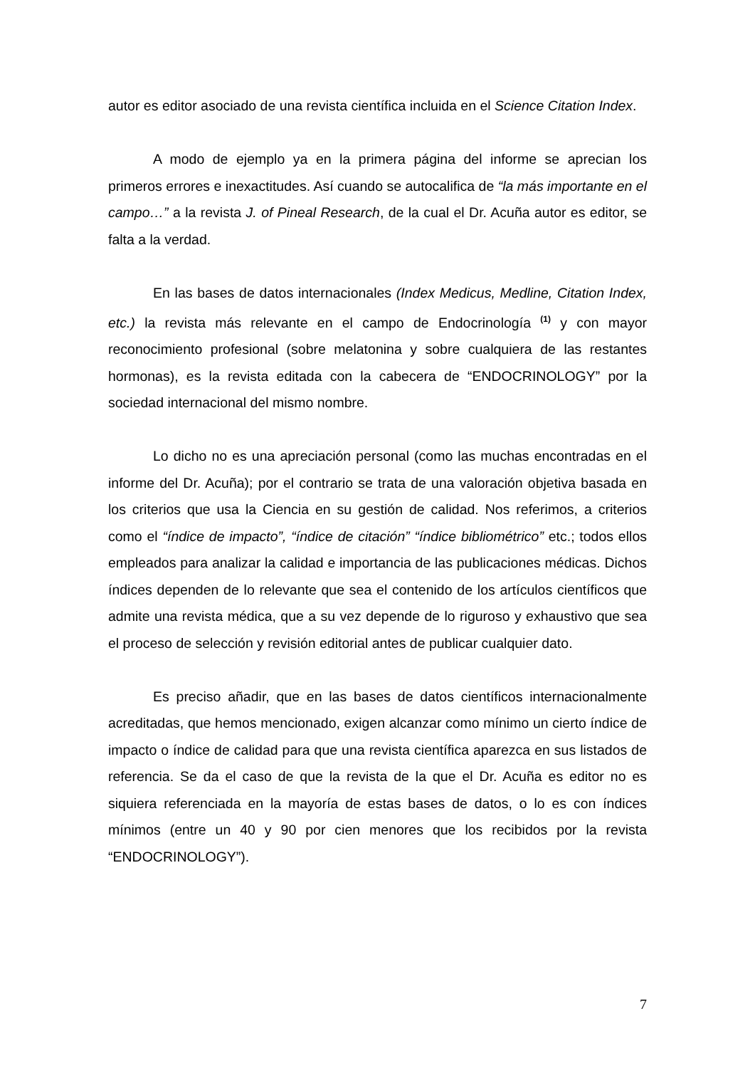autor es editor asociado de una revista científica incluida en el Science Citation Index.
A modo de ejemplo ya en la primera página del informe se aprecian los primeros errores e inexactitudes. Así cuando se autocalifica de “la más importante en el campo…” a la revista J. of Pineal Research, de la cual el Dr. Acuña autor es editor, se falta a la verdad.
En las bases de datos internacionales (Index Medicus, Medline, Citation Index, etc.) la revista más relevante en el campo de Endocrinología <sup>(1)</sup> y con mayor reconocimiento profesional (sobre melatonina y sobre cualquiera de las restantes hormonas), es la revista editada con la cabecera de “ENDOCRINOLOGY” por la sociedad internacional del mismo nombre.
Lo dicho no es una apreciación personal (como las muchas encontradas en el informe del Dr. Acuña); por el contrario se trata de una valoración objetiva basada en los criterios que usa la Ciencia en su gestión de calidad. Nos referimos, a criterios como el “índice de impacto”, “índice de citación” “índice bibliométrico” etc.; todos ellos empleados para analizar la calidad e importancia de las publicaciones médicas. Dichos índices dependen de lo relevante que sea el contenido de los artículos científicos que admite una revista médica, que a su vez depende de lo riguroso y exhaustivo que sea el proceso de selección y revisión editorial antes de publicar cualquier dato.
Es preciso añadir, que en las bases de datos científicos internacionalmente acreditadas, que hemos mencionado, exigen alcanzar como mínimo un cierto índice de impacto o índice de calidad para que una revista científica aparezca en sus listados de referencia. Se da el caso de que la revista de la que el Dr. Acuña es editor no es siquiera referenciada en la mayoría de estas bases de datos, o lo es con índices mínimos (entre un 40 y 90 por cien menores que los recibidos por la revista “ENDOCRINOLOGY”).
7